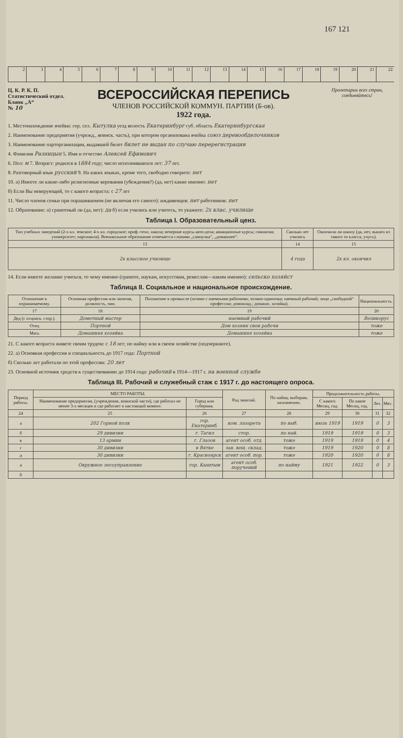167 121
23456789 10 11 12 13 14 15 16 17 18 19 20 21 22
Ц. К. Р. К. П.
Статистический отдел.
Бланк „А“
№ 10
ВСЕРОССИЙСКАЯ ПЕРЕПИСЬ
ЧЛЕНОВ РОССИЙСКОЙ КОММУН. ПАРТИИ (Б-ов).
1922 года.
Пролетарии всех стран, соединяйтесь!
1. Местонахождение ячейки: гор. сел. Кытулка уезд волость Екатеринбург губ. область Екатеринбургская
2. Наименование предприятия (учрежд., воинск. часть), при котором организована ячейка союз деревообделочников
3. Наименование парторганизации, выдавшей билет билет не выдан по случаю перерегистрации
4. Фамилия Разницын 5. Имя и отчество Алексей Ефимович
6. Пол: м 7. Возраст: родился в 1884 году; число исполнившихся лет: 37 лет.
8. Разговорный язык русский 9. На каких языках, кроме того, свободно говорите: нет
10. а) Имеете ли какие-либо религиозные верования (убеждения?) (да, нет) какие именно: нет
б) Если Вы неверующий, то с какого возраста: с 27 лет
11. Число членов семьи при опрашиваемом (не включая его самого): иждивенцев: нет работников: нет
12. Образование: а) грамотный ли (да, нет): да б) если учились или учитесь, то укажите: 2х клас. училище
Таблица I. Образовательный ценз.
| Тип учебных заведений (2-х кл. земское; 4-х кл. городское; проф.-техн. школа; вечерние курсы авто-дела; авиационные курсы; гимназия; университет; партшкола). Внешкольное образование отмечается словами „самоучка“, „домашнее“. | Сколько лет учились | Окончили ли школу (да, нет, вышел из такого то класса, учусь). |
| --- | --- | --- |
| 13 | 14 | 15 |
| 2х классное училище | 4 года | 2х кл. окончил |
14. Если имеете желание учиться, то чему именно (грамоте, наукам, искусствам, ремеслам—каким именно): сельско хозяйст
Таблица II. Социальное и национальное происхождение.
| Отношение к опрашиваемому. | Основная профессия или занятия, должность, чин. | Положение в промысле (хозяин с наемными рабочими; хозяин-одиночка; наемный рабочий; лицо „свободной“ профессии; домовлад.; домашн. хозяйка). | Национальность. |
| --- | --- | --- | --- |
| 17 | 18 | 19 | 20 |
| Дед (с отцовск. стор.). | Дометный мастер | наемный рабочий | Великорус |
| Отец | Портной | Дом хозяин свои рабочи | тоже |
| Мать | Домашняя хозяйка | Домашняя хозяйка | тоже |
21. С какого возраста живете своим трудом: с 18 лет; по найму или в своем хозяйстве (подчеркните).
22. а) Основная профессия и специальность до 1917 года: Портной
б) Сколько лет работали по этой профессии: 20 лет
23. Основной источник средств к существованию до 1914 года: рабочий в 1914—1917 г. на военной службе
Таблица III. Рабочий и служебный стаж с 1917 г. до настоящего опроса.
| Период работы. | МЕСТО РАБОТЫ. | | Род занятий. | По найму, выборам, назначению. | Продолжительность работы. | | | |
| --- | --- | --- | --- | --- | --- | --- | --- | --- |
| | Наименование предприятия, (учреждения, воинской части), где работал не менее 3-х месяцев и где работает в настоящий момент. | Город или губерния. | | | С какого Месяц, год. | По какое Месяц, год. | Лет. | Мес. |
| 24 | 25 | 26 | 27 | 28 | 29 | 30 | 31 | 32 |
| а | 202 Горной полк | гор. Екатеринб. | ком. лазарета | по выб. | июль 1919 | 1919 | 0 | 3 |
| б | 29 дивизии | г. Тагил | стор. | по най. | 1919 | 1919 | 0 | 3 |
| в | 13 армии | г. Глазов | агент особ. отд. | тоже | 1919 | 1919 | 0 | 4 |
| г | 30 дивизии | в Вятке | зав. вещ. склад. | тоже | 1919 | 1920 | 0 | 8 |
| д | 30 дивизии | г. Красноярск | агент особ. пор. | тоже | 1920 | 1920 | 0 | 8 |
| а | Окружное лесоуправление | гор. Кыштым | агент особ. поручений | по найму | 1921 | 1922 | 0 | 3 |
| б | | | | | | | | |